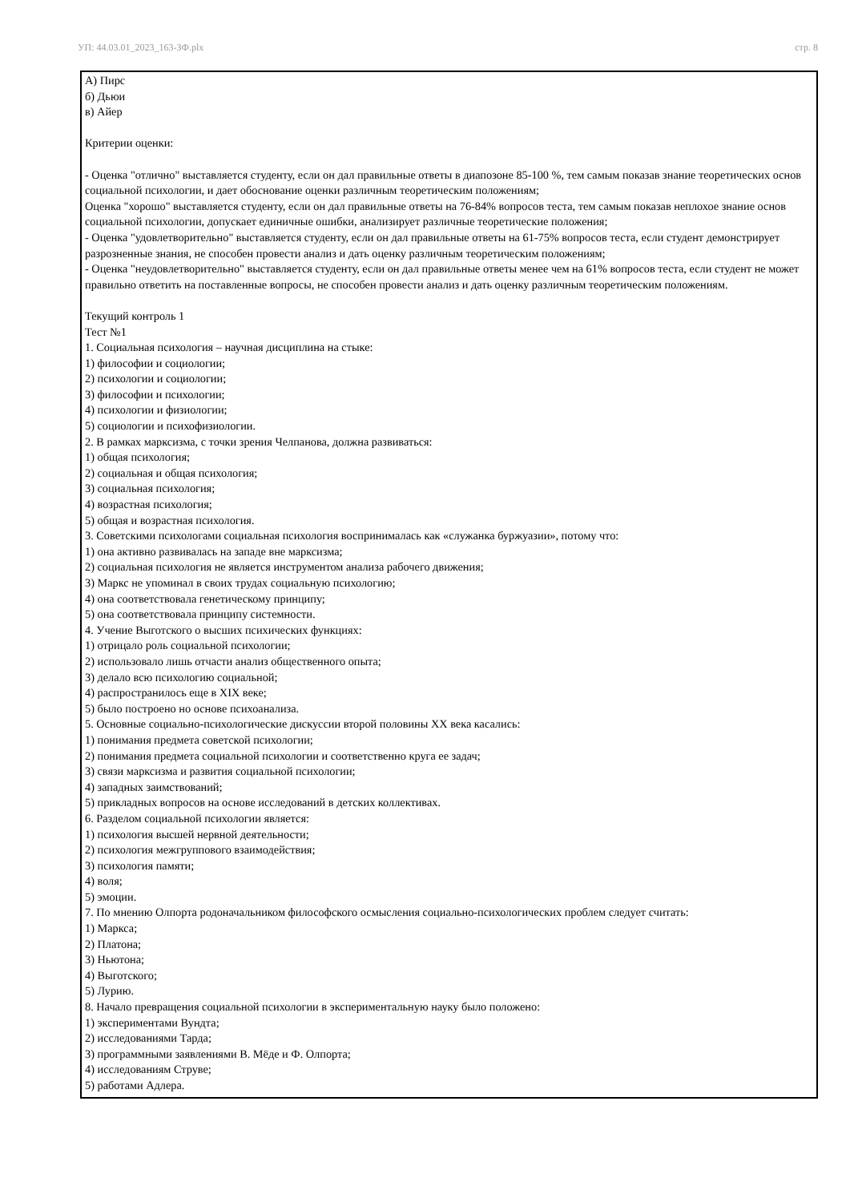УП: 44.03.01_2023_163-ЗФ.plx стр. 8
А) Пирс
б) Дьюи
в) Айер
Критерии оценки:
- Оценка "отлично" выставляется студенту, если он дал правильные ответы в диапозоне 85-100 %, тем самым показав знание теоретических основ социальной психологии, и дает обоснование оценки различным теоретическим положениям;
Оценка "хорошо" выставляется студенту, если он дал правильные ответы на 76-84% вопросов теста, тем самым показав неплохое знание основ социальной психологии, допускает единичные ошибки, анализирует различные теоретические положения;
- Оценка "удовлетворительно" выставляется студенту, если он дал правильные ответы на 61-75% вопросов теста, если студент демонстрирует разрозненные знания, не способен провести анализ и дать оценку различным теоретическим положениям;
- Оценка "неудовлетворительно" выставляется студенту, если он дал правильные ответы менее чем на 61% вопросов теста, если студент не может правильно ответить на поставленные вопросы, не способен провести анализ и дать оценку различным теоретическим положениям.
Текущий контроль 1
Тест №1
1. Социальная психология – научная дисциплина на стыке:
1) философии и социологии;
2) психологии и социологии;
3) философии и психологии;
4) психологии и физиологии;
5) социологии и психофизиологии.
2. В рамках марксизма, с точки зрения Челпанова, должна развиваться:
1) общая психология;
2) социальная и общая психология;
3) социальная психология;
4) возрастная психология;
5) общая и возрастная психология.
3. Советскими психологами социальная психология воспринималась как «служанка буржуазии», потому что:
1) она активно развивалась на западе вне марксизма;
2) социальная психология не является инструментом анализа рабочего движения;
3) Маркс не упоминал в своих трудах социальную психологию;
4) она соответствовала генетическому принципу;
5) она соответствовала принципу системности.
4. Учение Выготского о высших психических функциях:
1) отрицало роль социальной психологии;
2) использовало лишь отчасти анализ общественного опыта;
3) делало всю психологию социальной;
4) распространилось еще в XIX веке;
5) было построено но основе психоанализа.
5. Основные социально-психологические дискуссии второй половины XX века касались:
1) понимания предмета советской психологии;
2) понимания предмета социальной психологии и соответственно круга ее задач;
3) связи марксизма и развития социальной психологии;
4) западных заимствований;
5) прикладных вопросов на основе исследований в детских коллективах.
6. Разделом социальной психологии является:
1) психология высшей нервной деятельности;
2) психология межгруппового взаимодействия;
3) психология памяти;
4) воля;
5) эмоции.
7. По мнению Олпорта родоначальником философского осмысления социально-психологических проблем следует считать:
1) Маркса;
2) Платона;
3) Ньютона;
4) Выготского;
5) Лурию.
8. Начало превращения социальной психологии в экспериментальную науку было положено:
1) экспериментами Вундта;
2) исследованиями Тарда;
3) программными заявлениями В. Мёде и Ф. Олпорта;
4) исследованиям Струве;
5) работами Адлера.